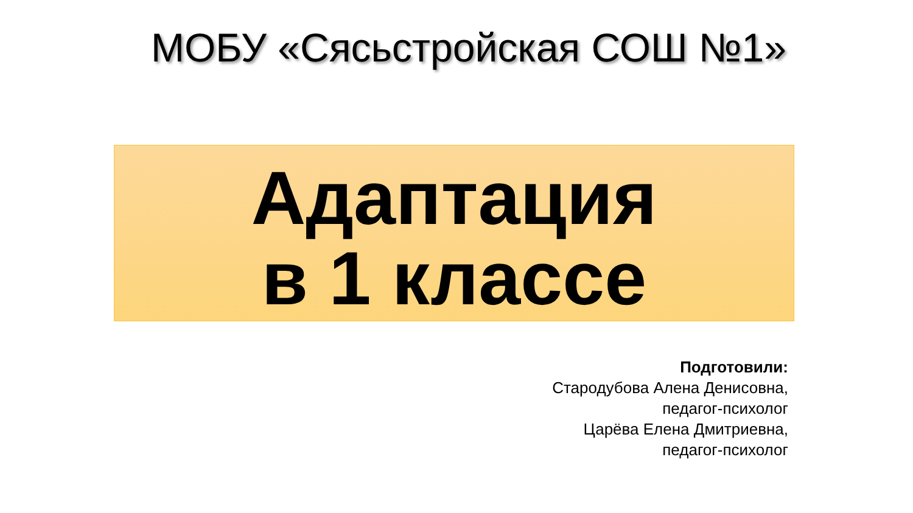МОБУ «Сясьстройская СОШ №1»
Адаптация
в 1 классе
Подготовили:
Стародубова Алена Денисовна,
педагог-психолог
Царёва Елена Дмитриевна,
педагог-психолог